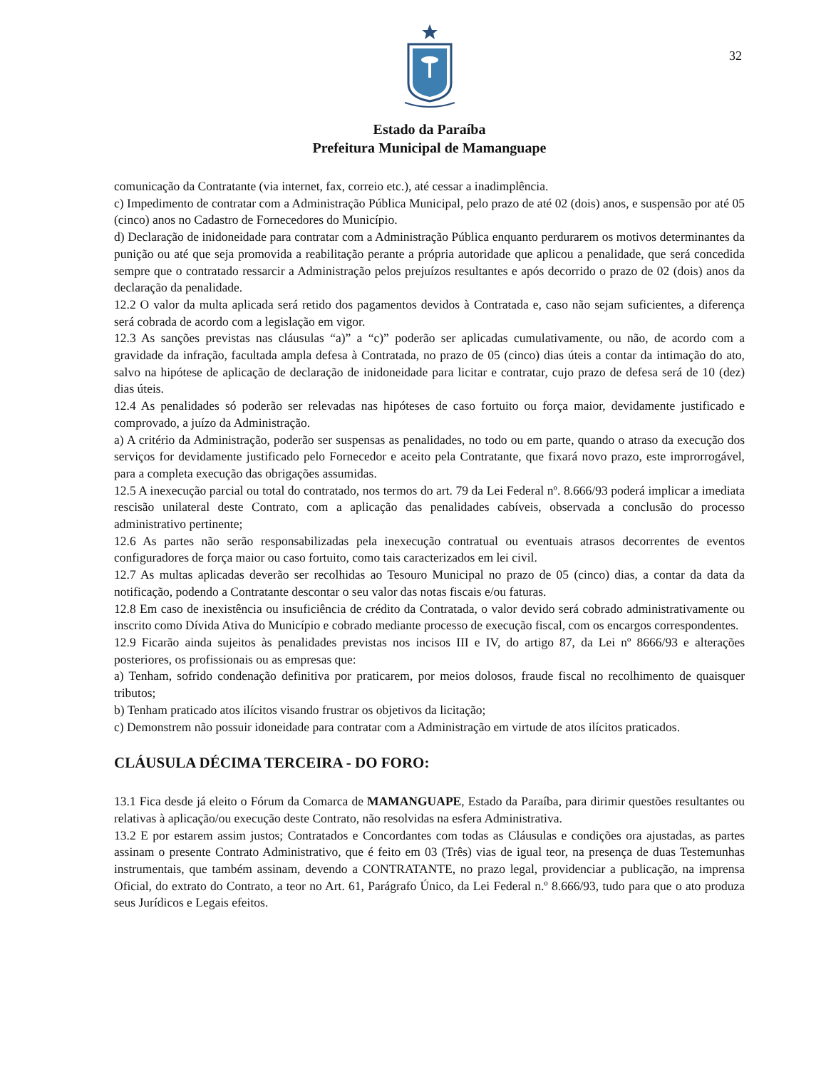32
Estado da Paraíba
Prefeitura Municipal de Mamanguape
comunicação da Contratante (via internet, fax, correio etc.), até cessar a inadimplência.
c) Impedimento de contratar com a Administração Pública Municipal, pelo prazo de até 02 (dois) anos, e suspensão por até 05 (cinco) anos no Cadastro de Fornecedores do Município.
d) Declaração de inidoneidade para contratar com a Administração Pública enquanto perdurarem os motivos determinantes da punição ou até que seja promovida a reabilitação perante a própria autoridade que aplicou a penalidade, que será concedida sempre que o contratado ressarcir a Administração pelos prejuízos resultantes e após decorrido o prazo de 02 (dois) anos da declaração da penalidade.
12.2 O valor da multa aplicada será retido dos pagamentos devidos à Contratada e, caso não sejam suficientes, a diferença será cobrada de acordo com a legislação em vigor.
12.3 As sanções previstas nas cláusulas “a)” a “c)” poderão ser aplicadas cumulativamente, ou não, de acordo com a gravidade da infração, facultada ampla defesa à Contratada, no prazo de 05 (cinco) dias úteis a contar da intimação do ato, salvo na hipótese de aplicação de declaração de inidoneidade para licitar e contratar, cujo prazo de defesa será de 10 (dez) dias úteis.
12.4 As penalidades só poderão ser relevadas nas hipóteses de caso fortuito ou força maior, devidamente justificado e comprovado, a juízo da Administração.
a) A critério da Administração, poderão ser suspensas as penalidades, no todo ou em parte, quando o atraso da execução dos serviços for devidamente justificado pelo Fornecedor e aceito pela Contratante, que fixará novo prazo, este improrrogável, para a completa execução das obrigações assumidas.
12.5 A inexecução parcial ou total do contratado, nos termos do art. 79 da Lei Federal nº. 8.666/93 poderá implicar a imediata rescisão unilateral deste Contrato, com a aplicação das penalidades cabíveis, observada a conclusão do processo administrativo pertinente;
12.6 As partes não serão responsabilizadas pela inexecução contratual ou eventuais atrasos decorrentes de eventos configuradores de força maior ou caso fortuito, como tais caracterizados em lei civil.
12.7 As multas aplicadas deverão ser recolhidas ao Tesouro Municipal no prazo de 05 (cinco) dias, a contar da data da notificação, podendo a Contratante descontar o seu valor das notas fiscais e/ou faturas.
12.8 Em caso de inexistência ou insuficiência de crédito da Contratada, o valor devido será cobrado administrativamente ou inscrito como Dívida Ativa do Município e cobrado mediante processo de execução fiscal, com os encargos correspondentes.
12.9 Ficarão ainda sujeitos às penalidades previstas nos incisos III e IV, do artigo 87, da Lei nº 8666/93 e alterações posteriores, os profissionais ou as empresas que:
a) Tenham, sofrido condenação definitiva por praticarem, por meios dolosos, fraude fiscal no recolhimento de quaisquer tributos;
b) Tenham praticado atos ilícitos visando frustrar os objetivos da licitação;
c) Demonstrem não possuir idoneidade para contratar com a Administração em virtude de atos ilícitos praticados.
CLÁUSULA DÉCIMA TERCEIRA - DO FORO:
13.1 Fica desde já eleito o Fórum da Comarca de MAMANGUAPE, Estado da Paraíba, para dirimir questões resultantes ou relativas à aplicação/ou execução deste Contrato, não resolvidas na esfera Administrativa.
13.2 E por estarem assim justos; Contratados e Concordantes com todas as Cláusulas e condições ora ajustadas, as partes assinam o presente Contrato Administrativo, que é feito em 03 (Três) vias de igual teor, na presença de duas Testemunhas instrumentais, que também assinam, devendo a CONTRATANTE, no prazo legal, providenciar a publicação, na imprensa Oficial, do extrato do Contrato, a teor no Art. 61, Parágrafo Único, da Lei Federal n.º 8.666/93, tudo para que o ato produza seus Jurídicos e Legais efeitos.